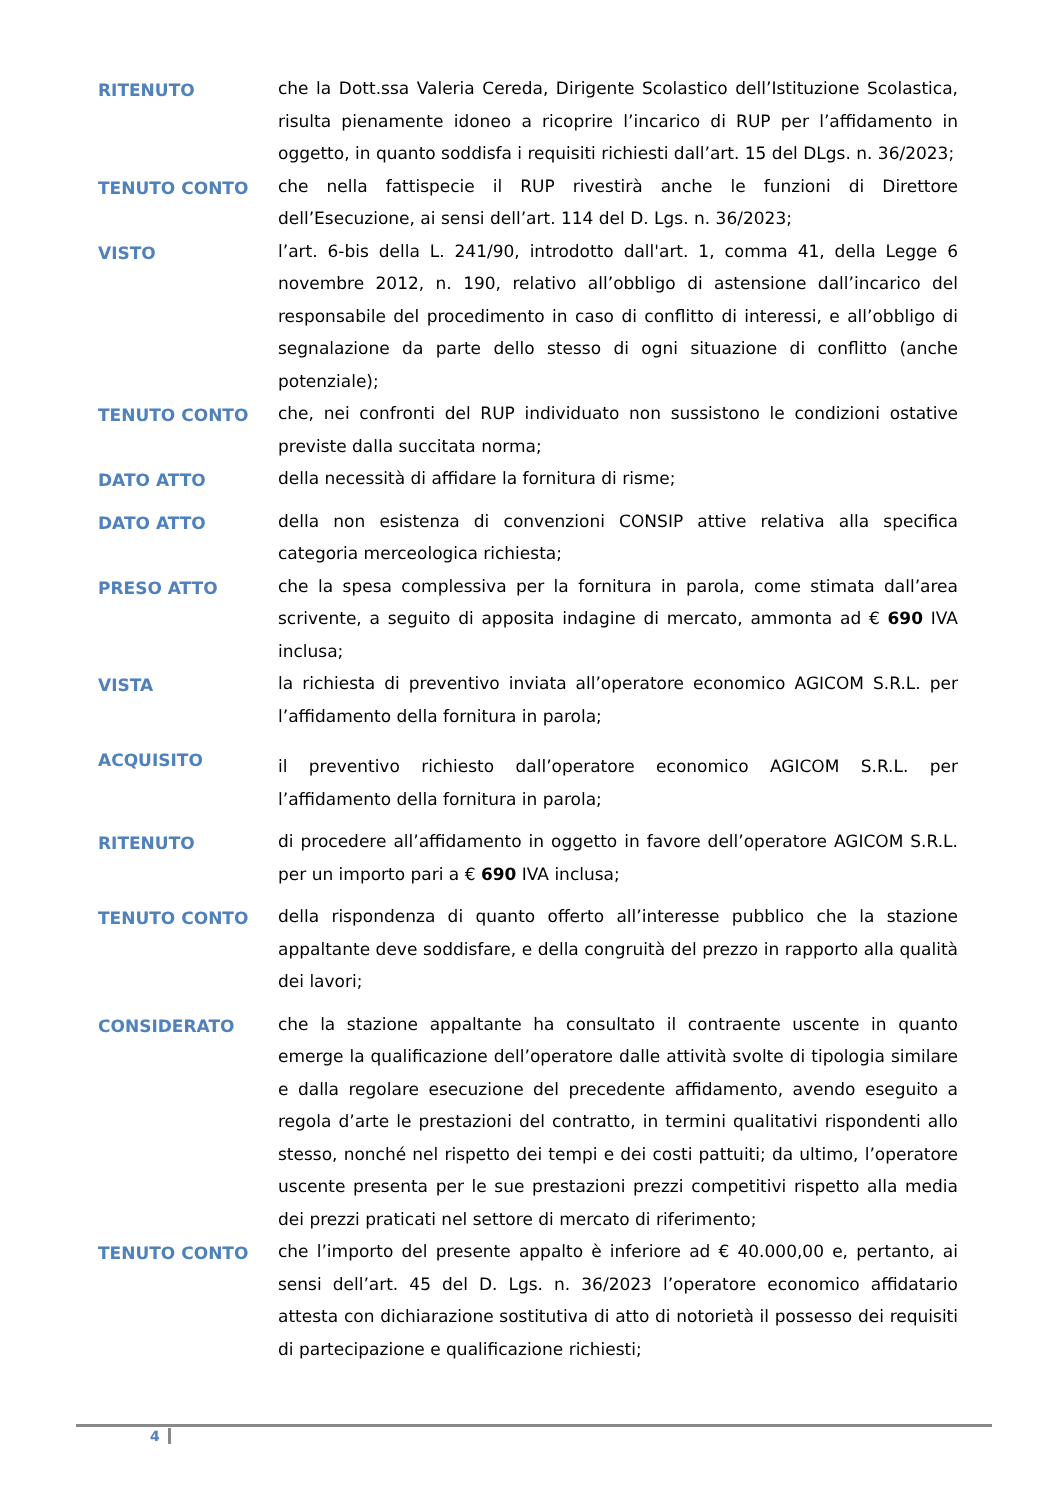RITENUTO
che la Dott.ssa Valeria Cereda, Dirigente Scolastico dell’Istituzione Scolastica, risulta pienamente idoneo a ricoprire l’incarico di RUP per l’affidamento in oggetto, in quanto soddisfa i requisiti richiesti dall’art. 15 del DLgs. n. 36/2023;
TENUTO CONTO
che nella fattispecie il RUP rivestirà anche le funzioni di Direttore dell’Esecuzione, ai sensi dell’art. 114 del D. Lgs. n. 36/2023;
VISTO
l’art. 6-bis della L. 241/90, introdotto dall'art. 1, comma 41, della Legge 6 novembre 2012, n. 190, relativo all’obbligo di astensione dall’incarico del responsabile del procedimento in caso di conflitto di interessi, e all’obbligo di segnalazione da parte dello stesso di ogni situazione di conflitto (anche potenziale);
TENUTO CONTO
che, nei confronti del RUP individuato non sussistono le condizioni ostative previste dalla succitata norma;
DATO ATTO
della necessità di affidare la fornitura di risme;
DATO ATTO
della non esistenza di convenzioni CONSIP attive relativa alla specifica categoria merceologica richiesta;
PRESO ATTO
che la spesa complessiva per la fornitura in parola, come stimata dall’area scrivente, a seguito di apposita indagine di mercato, ammonta ad € 690 IVA inclusa;
VISTA
la richiesta di preventivo inviata all’operatore economico AGICOM S.R.L. per l’affidamento della fornitura in parola;
ACQUISITO
il preventivo richiesto dall’operatore economico AGICOM S.R.L. per l’affidamento della fornitura in parola;
RITENUTO
di procedere all’affidamento in oggetto in favore dell’operatore AGICOM S.R.L. per un importo pari a € 690 IVA inclusa;
TENUTO CONTO
della rispondenza di quanto offerto all’interesse pubblico che la stazione appaltante deve soddisfare, e della congruità del prezzo in rapporto alla qualità dei lavori;
CONSIDERATO
che la stazione appaltante ha consultato il contraente uscente in quanto emerge la qualificazione dell’operatore dalle attività svolte di tipologia similare e dalla regolare esecuzione del precedente affidamento, avendo eseguito a regola d’arte le prestazioni del contratto, in termini qualitativi rispondenti allo stesso, nonché nel rispetto dei tempi e dei costi pattuiti; da ultimo, l’operatore uscente presenta per le sue prestazioni prezzi competitivi rispetto alla media dei prezzi praticati nel settore di mercato di riferimento;
TENUTO CONTO
che l’importo del presente appalto è inferiore ad € 40.000,00 e, pertanto, ai sensi dell’art. 45 del D. Lgs. n. 36/2023 l’operatore economico affidatario attesta con dichiarazione sostitutiva di atto di notorietà il possesso dei requisiti di partecipazione e qualificazione richiesti;
4